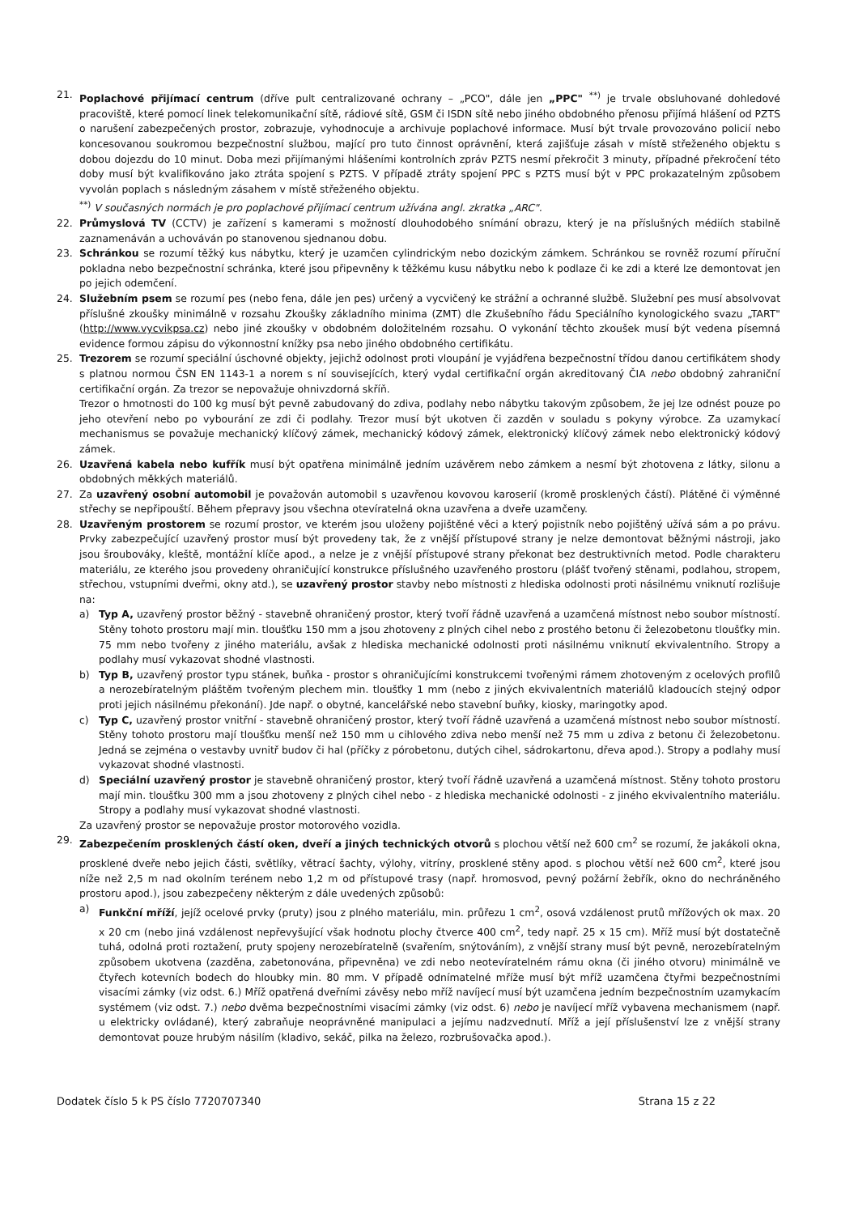21. Poplachové přijímací centrum (dříve pult centralizované ochrany – „PCO", dále jen „PPC" <sup>**)</sup> je trvale obsluhované dohledové pracoviště, které pomocí linek telekomunikační sítě, rádiové sítě, GSM či ISDN sítě nebo jiného obdobného přenosu přijímá hlášení od PZTS o narušení zabezpečených prostor, zobrazuje, vyhodnocuje a archivuje poplachové informace. Musí být trvale provozováno policií nebo koncesovanou soukromou bezpečnostní službou, mající pro tuto činnost oprávnění, která zajišťuje zásah v místě střeženého objektu s dobou dojezdu do 10 minut. Doba mezi přijímanými hlášeními kontrolních zpráv PZTS nesmí překročit 3 minuty, případné překročení této doby musí být kvalifikováno jako ztráta spojení s PZTS. V případě ztráty spojení PPC s PZTS musí být v PPC prokazatelným způsobem vyvolán poplach s následným zásahem v místě střeženého objektu.
<sup>**)</sup> V současných normách je pro poplachové přijímací centrum užívána angl. zkratka „ARC".
22. Průmyslová TV (CCTV) je zařízení s kamerami s možností dlouhodobého snímání obrazu, který je na příslušných médiích stabilně zaznamenáván a uchováván po stanovenou sjednanou dobu.
23. Schránkou se rozumí těžký kus nábytku, který je uzamčen cylindrickým nebo dozickým zámkem. Schránkou se rovněž rozumí příruční pokladna nebo bezpečnostní schránka, které jsou připevněny k těžkému kusu nábytku nebo k podlaze či ke zdi a které lze demontovat jen po jejich odemčení.
24. Služebním psem se rozumí pes (nebo fena, dále jen pes) určený a vycvičený ke strážní a ochranné službě. Služební pes musí absolvovat příslušné zkoušky minimálně v rozsahu Zkoušky základního minima (ZMT) dle Zkušebního řádu Speciálního kynologického svazu „TART" (http://www.vycvikpsa.cz) nebo jiné zkoušky v obdobném doložitelném rozsahu. O vykonání těchto zkoušek musí být vedena písemná evidence formou zápisu do výkonnostní knížky psa nebo jiného obdobného certifikátu.
25. Trezorem se rozumí speciální úschovné objekty, jejichž odolnost proti vloupání je vyjádřena bezpečnostní třídou danou certifikátem shody s platnou normou ČSN EN 1143-1 a norem s ní souvisejících, který vydal certifikační orgán akreditovaný ČIA nebo obdobný zahraniční certifikační orgán. Za trezor se nepovažuje ohnivzdorná skříň.
Trezor o hmotnosti do 100 kg musí být pevně zabudovaný do zdiva, podlahy nebo nábytku takovým způsobem, že jej lze odnést pouze po jeho otevření nebo po vybourání ze zdi či podlahy. Trezor musí být ukotven či zazděn v souladu s pokyny výrobce. Za uzamykací mechanismus se považuje mechanický klíčový zámek, mechanický kódový zámek, elektronický klíčový zámek nebo elektronický kódový zámek.
26. Uzavřená kabela nebo kufřík musí být opatřena minimálně jedním uzávěrem nebo zámkem a nesmí být zhotovena z látky, silonu a obdobných měkkých materiálů.
27. Za uzavřený osobní automobil je považován automobil s uzavřenou kovovou karoserií (kromě prosklených částí). Plátěné či výměnné střechy se nepřipouští. Během přepravy jsou všechna otevíratelná okna uzavřena a dveře uzamčeny.
28. Uzavřeným prostorem se rozumí prostor, ve kterém jsou uloženy pojištěné věci a který pojistník nebo pojištěný užívá sám a po právu. Prvky zabezpečující uzavřený prostor musí být provedeny tak, že z vnější přístupové strany je nelze demontovat běžnými nástroji, jako jsou šroubováky, kleště, montážní klíče apod., a nelze je z vnější přístupové strany překonat bez destruktivních metod. Podle charakteru materiálu, ze kterého jsou provedeny ohraničující konstrukce příslušného uzavřeného prostoru (plášť tvořený stěnami, podlahou, stropem, střechou, vstupními dveřmi, okny atd.), se uzavřený prostor stavby nebo místnosti z hlediska odolnosti proti násilnému vniknutí rozlišuje na:
a) Typ A, uzavřený prostor běžný - stavebně ohraničený prostor, který tvoří řádně uzavřená a uzamčená místnost nebo soubor místností. Stěny tohoto prostoru mají min. tloušťku 150 mm a jsou zhotoveny z plných cihel nebo z prostého betonu či železobetonu tloušťky min. 75 mm nebo tvořeny z jiného materiálu, avšak z hlediska mechanické odolnosti proti násilnému vniknutí ekvivalentního. Stropy a podlahy musí vykazovat shodné vlastnosti.
b) Typ B, uzavřený prostor typu stánek, buňka - prostor s ohraničujícími konstrukcemi tvořenými rámem zhotoveným z ocelových profilů a nerozebíratelným pláštěm tvořeným plechem min. tloušťky 1 mm (nebo z jiných ekvivalentních materiálů kladoucích stejný odpor proti jejich násilnému překonání). Jde např. o obytné, kancelářské nebo stavební buňky, kiosky, maringotky apod.
c) Typ C, uzavřený prostor vnitřní - stavebně ohraničený prostor, který tvoří řádně uzavřená a uzamčená místnost nebo soubor místností. Stěny tohoto prostoru mají tloušťku menší než 150 mm u cihlového zdiva nebo menší než 75 mm u zdiva z betonu či železobetonu. Jedná se zejména o vestavby uvnitř budov či hal (příčky z pórobetonu, dutých cihel, sádrokartonu, dřeva apod.). Stropy a podlahy musí vykazovat shodné vlastnosti.
d) Speciální uzavřený prostor je stavebně ohraničený prostor, který tvoří řádně uzavřená a uzamčená místnost. Stěny tohoto prostoru mají min. tloušťku 300 mm a jsou zhotoveny z plných cihel nebo - z hlediska mechanické odolnosti - z jiného ekvivalentního materiálu. Stropy a podlahy musí vykazovat shodné vlastnosti.
Za uzavřený prostor se nepovažuje prostor motorového vozidla.
29. Zabezpečením prosklených částí oken, dveří a jiných technických otvorů s plochou větší než 600 cm<sup>2</sup> se rozumí, že jakákoli okna, prosklené dveře nebo jejich části, světlíky, větrací šachty, výlohy, vitríny, prosklené stěny apod. s plochou větší než 600 cm<sup>2</sup>, které jsou níže než 2,5 m nad okolním terénem nebo 1,2 m od přístupové trasy (např. hromosvod, pevný požární žebřík, okno do nechráněného prostoru apod.), jsou zabezpečeny některým z dále uvedených způsobů:
a) Funkční mříží, jejíž ocelové prvky (pruty) jsou z plného materiálu, min. průřezu 1 cm<sup>2</sup>, osová vzdálenost prutů mřížových ok max. 20 x 20 cm (nebo jiná vzdálenost nepřevyšující však hodnotu plochy čtverce 400 cm<sup>2</sup>, tedy např. 25 x 15 cm). Mříž musí být dostatečně tuhá, odolná proti roztažení, pruty spojeny nerozebíratelně (svařením, snýtováním), z vnější strany musí být pevně, nerozebíratelným způsobem ukotvena (zazděna, zabetonována, připevněna) ve zdi nebo neotevíratelném rámu okna (či jiného otvoru) minimálně ve čtyřech kotevních bodech do hloubky min. 80 mm. V případě odnímatelné mříže musí být mříž uzamčena čtyřmi bezpečnostními visacími zámky (viz odst. 6.) Mříž opatřená dveřními závěsy nebo mříž navíjecí musí být uzamčena jedním bezpečnostním uzamykacím systémem (viz odst. 7.) nebo dvěma bezpečnostními visacími zámky (viz odst. 6) nebo je navíjecí mříž vybavena mechanismem (např. u elektricky ovládané), který zabraňuje neoprávněné manipulaci a jejímu nadzvednutí. Mříž a její příslušenství lze z vnější strany demontovat pouze hrubým násilím (kladivo, sekáč, pilka na železo, rozbrušovačka apod.).
Dodatek číslo 5 k PS číslo 7720707340 Strana 15 z 22